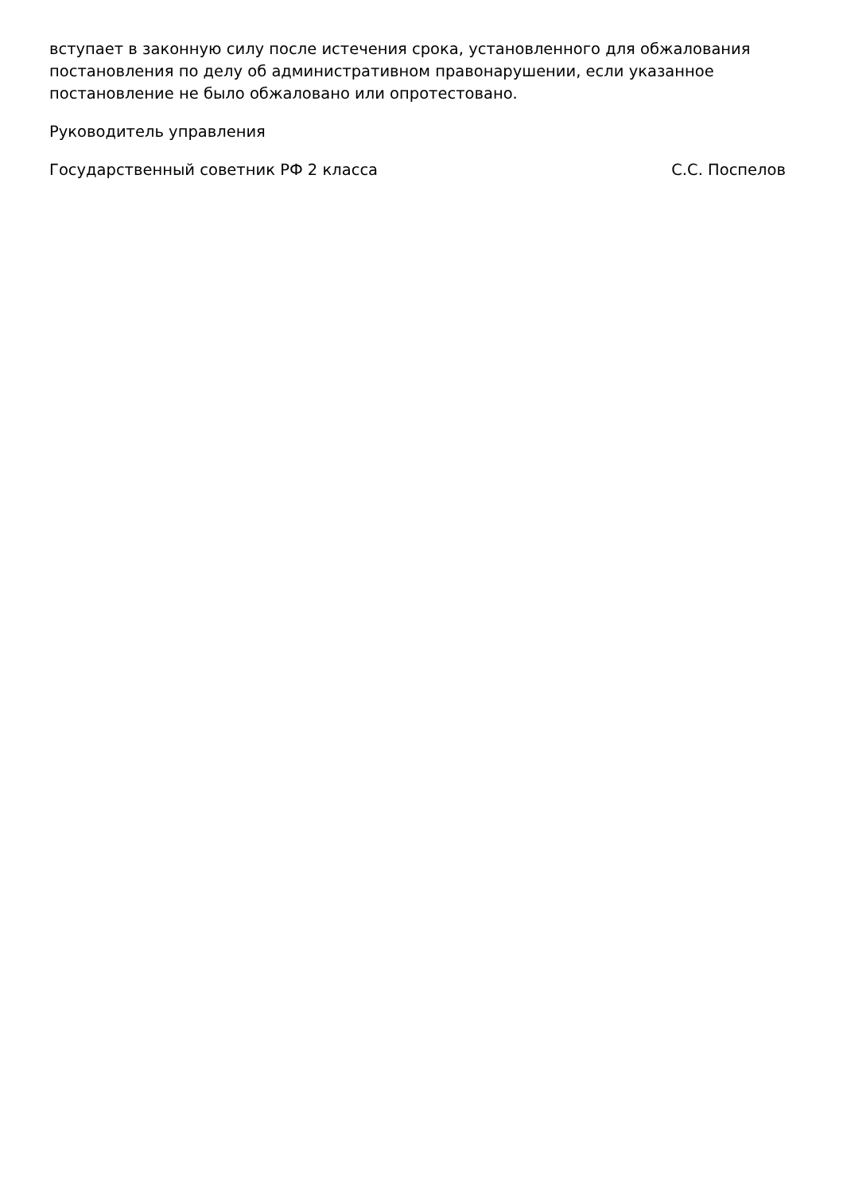вступает в законную силу после истечения срока, установленного для обжалования постановления по делу об административном правонарушении, если указанное постановление не было обжаловано или опротестовано.
Руководитель управления
Государственный советник РФ 2 класса С.С. Поспелов